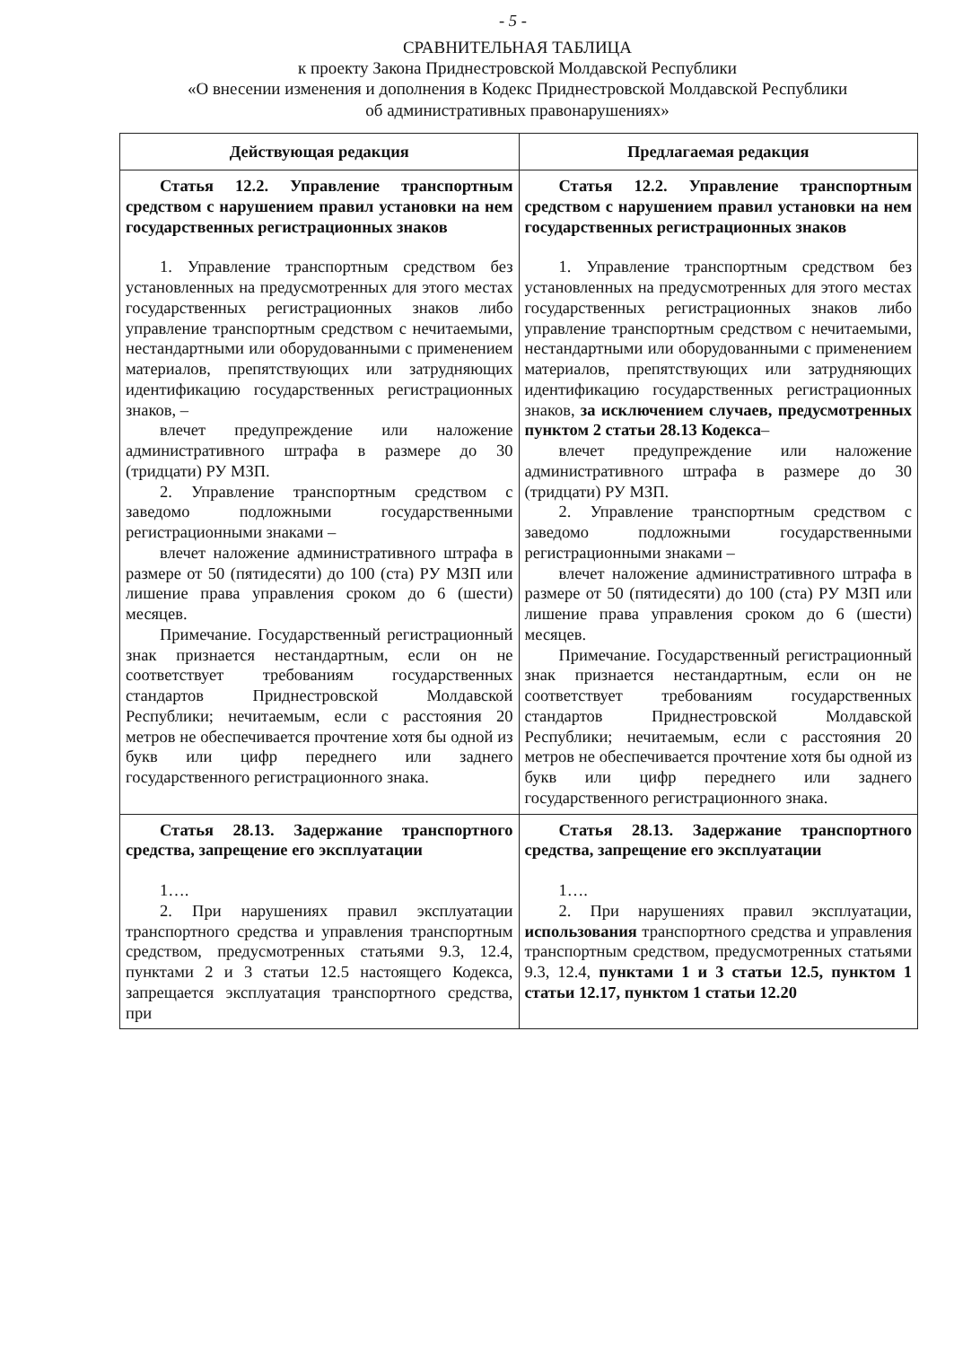- 5 -
СРАВНИТЕЛЬНАЯ ТАБЛИЦА
к проекту Закона Приднестровской Молдавской Республики
«О внесении изменения и дополнения в Кодекс Приднестровской Молдавской Республики
об административных правонарушениях»
| Действующая редакция | Предлагаемая редакция |
| --- | --- |
| Статья 12.2. Управление транспортным средством с нарушением правил установки на нем государственных регистрационных знаков 1. Управление транспортным средством без установленных на предусмотренных для этого местах государственных регистрационных знаков либо управление транспортным средством с нечитаемыми, нестандартными или оборудованными с применением материалов, препятствующих или затрудняющих идентификацию государственных регистрационных знаков, – влечет предупреждение или наложение административного штрафа в размере до 30 (тридцати) РУ МЗП. 2. Управление транспортным средством с заведомо подложными государственными регистрационными знаками – влечет наложение административного штрафа в размере от 50 (пятидесяти) до 100 (ста) РУ МЗП или лишение права управления сроком до 6 (шести) месяцев. Примечание. Государственный регистрационный знак признается нестандартным, если он не соответствует требованиям государственных стандартов Приднестровской Молдавской Республики; нечитаемым, если с расстояния 20 метров не обеспечивается прочтение хотя бы одной из букв или цифр переднего или заднего государственного регистрационного знака. | Статья 12.2. Управление транспортным средством с нарушением правил установки на нем государственных регистрационных знаков 1. Управление транспортным средством без установленных на предусмотренных для этого местах государственных регистрационных знаков либо управление транспортным средством с нечитаемыми, нестандартными или оборудованными с применением материалов, препятствующих или затрудняющих идентификацию государственных регистрационных знаков, за исключением случаев, предусмотренных пунктом 2 статьи 28.13 Кодекса – влечет предупреждение или наложение административного штрафа в размере до 30 (тридцати) РУ МЗП. 2. Управление транспортным средством с заведомо подложными государственными регистрационными знаками – влечет наложение административного штрафа в размере от 50 (пятидесяти) до 100 (ста) РУ МЗП или лишение права управления сроком до 6 (шести) месяцев. Примечание. Государственный регистрационный знак признается нестандартным, если он не соответствует требованиям государственных стандартов Приднестровской Молдавской Республики; нечитаемым, если с расстояния 20 метров не обеспечивается прочтение хотя бы одной из букв или цифр переднего или заднего государственного регистрационного знака. |
| Статья 28.13. Задержание транспортного средства, запрещение его эксплуатации 1…. 2. При нарушениях правил эксплуатации транспортного средства и управления транспортным средством, предусмотренных статьями 9.3, 12.4, пунктами 2 и 3 статьи 12.5 настоящего Кодекса, запрещается эксплуатация транспортного средства, при | Статья 28.13. Задержание транспортного средства, запрещение его эксплуатации 1…. 2. При нарушениях правил эксплуатации, использования транспортного средства и управления транспортным средством, предусмотренных статьями 9.3, 12.4, пунктами 1 и 3 статьи 12.5, пунктом 1 статьи 12.17, пунктом 1 статьи 12.20 |